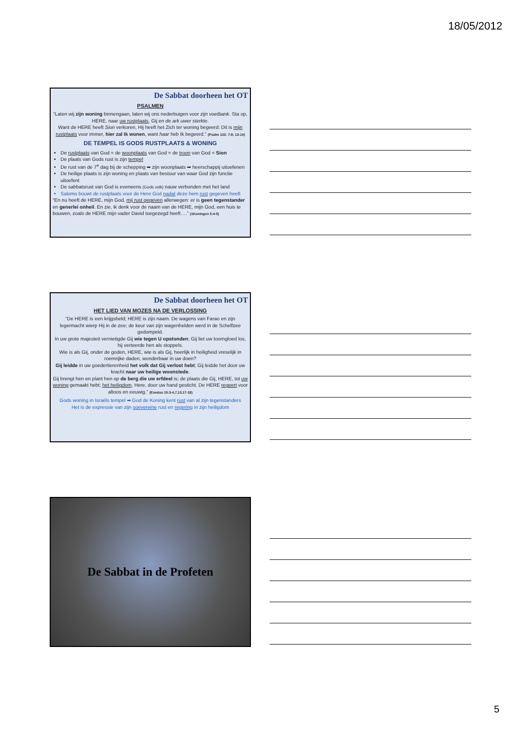18/05/2012
De Sabbat doorheen het OT
PSALMEN
“Laten wij zijn woning binnengaan, laten wij ons nederbuigen voor zijn voetbank. Sta op, HERE, naar uw rustplaats, Gij en de ark uwer sterkte.
Want de HERE heeft Sion verkoren, Hij heeft het Zich ter woning begeerd: Dit is mijn rustplaats voor immer, hier zal Ik wonen, want haar heb Ik begeerd.” (Psalm 132: 7-8; 13-14)
DE TEMPEL IS GODS RUSTPLAATS & WONING
De rustplaats van God = de woonplaats van God = de troon van God = Sion
De plaats van Gods rust is zijn tempel
De rust van de 7<sup>e</sup> dag bij de schepping ➡ zijn woonplaats ➡ heerschappij uitoefenen
De heilige plaats is zijn woning en plaats van bestuur van waar God zijn functie uitoefent
De sabbatsrust van God is eveneens (Gods volk) nauw verbonden met het land
Salomo bouwt de rustplaats voor de Here God nadat deze hem rust gegeven heeft
“En nu heeft de HERE, mijn God, mij rust gegeven allerwegen: er is geen tegenstander en generlei onheil. En zie, ik denk voor de naam van de HERE, mijn God, een huis te bouwen, zoals de HERE mijn vader David toegezegd heeft….” (1Koningen 5:4-5)
De Sabbat doorheen het OT
HET LIED VAN MOZES NA DE VERLOSSING
“De HERE is een krijgsheld; HERE is zijn naam. De wagens van Farao en zijn legermacht wierp Hij in de zee; de keur van zijn wagenhelden werd in de Schelfzee gedompeld.
In uw grote majesteit vernietigde Gij wie tegen U opstonden; Gij liet uw toorngloed los, hij verteerde hen als stoppels.
Wie is als Gij, onder de goden, HERE, wie is als Gij, heerlijk in heiligheid vreselijk in roemrijke daden, wonderbaar in uw doen?
Gij leidde in uw goedertierenheid het volk dat Gij verlost hebt; Gij leidde het door uw kracht naar uw heilige woonstede.
Gij brengt hen en plant hen op de berg die uw erfdeel is; de plaats die Gij, HERE, tot uw woning gemaakt hebt; het heiligdom, Here, door uw hand gesticht. De HERE regeert voor altoos en eeuwig.” (Exodus 15:3-4,7,13,17-18)
Gods woning in Israëls tempel ➡ God de Koning kent rust van al zijn tegenstanders
Het is de expressie van zijn soevereine rust en regering in zijn heiligdom
De Sabbat in de Profeten
5